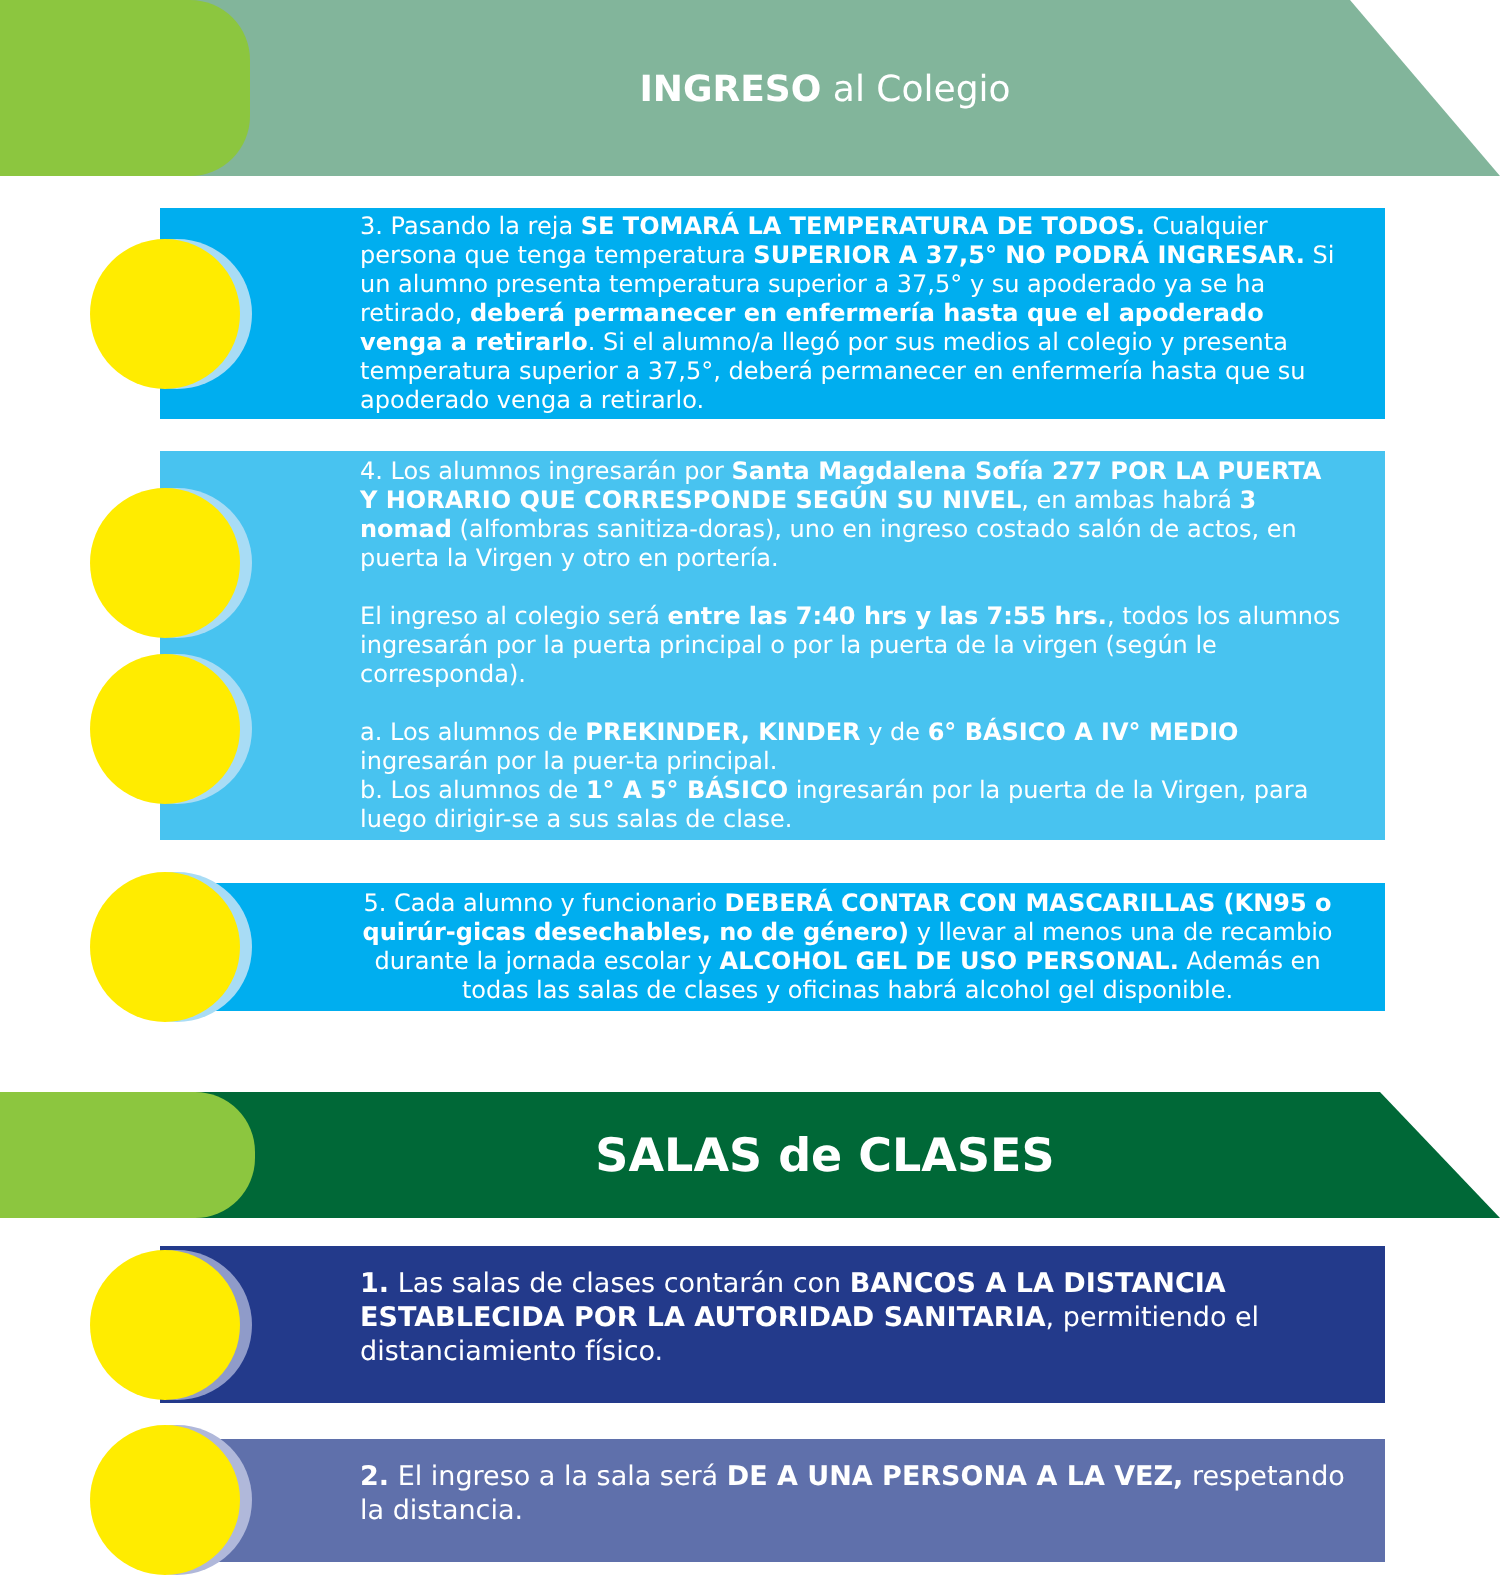INGRESO al Colegio
3. Pasando la reja SE TOMARÁ LA TEMPERATURA DE TODOS. Cualquier persona que tenga temperatura SUPERIOR A 37,5° NO PODRÁ INGRESAR. Si un alumno presenta temperatura superior a 37,5° y su apoderado ya se ha retirado, deberá permanecer en enfermería hasta que el apoderado venga a retirarlo. Si el alumno/a llegó por sus medios al colegio y presenta temperatura superior a 37,5°, deberá permanecer en enfermería hasta que su apoderado venga a retirarlo.
4. Los alumnos ingresarán por Santa Magdalena Sofía 277 POR LA PUERTA Y HORARIO QUE CORRESPONDE SEGÚN SU NIVEL, en ambas habrá 3 nomad (alfombras sanitiza-doras), uno en ingreso costado salón de actos, en puerta la Virgen y otro en portería.
El ingreso al colegio será entre las 7:40 hrs y las 7:55 hrs., todos los alumnos ingresarán por la puerta principal o por la puerta de la virgen (según le corresponda).
a. Los alumnos de PREKINDER, KINDER y de 6° BÁSICO A IV° MEDIO ingresarán por la puer-ta principal.
b. Los alumnos de 1° A 5° BÁSICO ingresarán por la puerta de la Virgen, para luego dirigir-se a sus salas de clase.
5. Cada alumno y funcionario DEBERÁ CONTAR CON MASCARILLAS (KN95 o quirúr-gicas desechables, no de género) y llevar al menos una de recambio durante la jornada escolar y ALCOHOL GEL DE USO PERSONAL. Además en todas las salas de clases y oficinas habrá alcohol gel disponible.
SALAS de CLASES
1. Las salas de clases contarán con BANCOS A LA DISTANCIA ESTABLECIDA POR LA AUTORIDAD SANITARIA, permitiendo el distanciamiento físico.
2. El ingreso a la sala será DE A UNA PERSONA A LA VEZ, respetando la distancia.